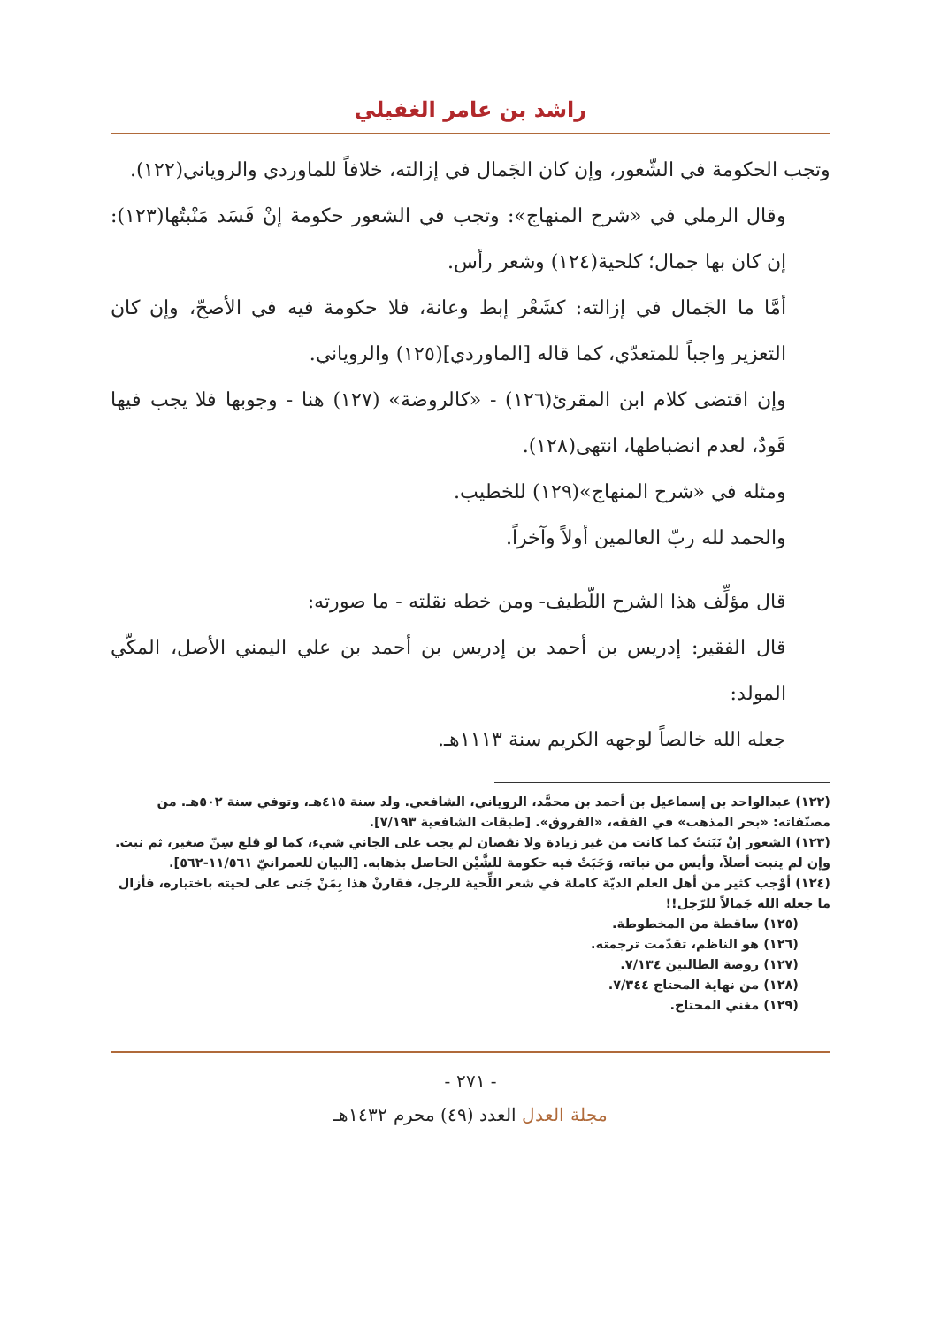راشد بن عامر الغفيلي
وتجب الحكومة في الشّعور، وإن كان الجَمال في إزالته، خلافاً للماوردي والروياني(١٢٢).
وقال الرملي في «شرح المنهاج»: وتجب في الشعور حكومة إنْ فَسَد مَنْبتُها(١٢٣): إن كان بها جمال؛ كلحية(١٢٤) وشعر رأس.
أمَّا ما الجَمال في إزالته: كشَعْر إبط وعانة، فلا حكومة فيه في الأصحّ، وإن كان التعزير واجباً للمتعدّي، كما قاله [الماوردي](١٢٥) والروياني.
وإن اقتضى كلام ابن المقرئ(١٢٦) - «كالروضة» (١٢٧) هنا - وجوبها فلا يجب فيها قَودٌ، لعدم انضباطها، انتهى(١٢٨).
ومثله في «شرح المنهاج»(١٢٩) للخطيب.
والحمد لله ربّ العالمين أولاً وآخراً.
قال مؤلِّف هذا الشرح اللّطيف- ومن خطه نقلته - ما صورته:
قال الفقير: إدريس بن أحمد بن إدريس بن أحمد بن علي اليمني الأصل، المكّي المولد:
جعله الله خالصاً لوجهه الكريم سنة ١١١٣هـ.
(١٢٢) عبدالواحد بن إسماعيل بن أحمد بن محمَّد، الروياني، الشافعي. ولد سنة ٤١٥هـ، وتوفي سنة ٥٠٢هـ. من مصنّفاته: «بحر المذهب» في الفقه، «الفروق». [طبقات الشافعية ٧/١٩٣].
(١٢٣) الشعور إنْ نَبَتتْ كما كانت من غير زيادة ولا نقصان لم يجب على الجاني شيء، كما لو قلع سِنّ صغير، ثم نبت. وإن لم ينبت أصلاً، وأيس من نباته، وَجَبَتْ فيه حكومة للشَّيْن الحاصل بذهابه. [البيان للعمرانيّ ١١/٥٦١-٥٦٢].
(١٢٤) أوْجب كثير من أهل العلم الديّة كاملة في شعر اللِّحية للرجل، فقارنْ هذا بِمَنْ جَنى على لحيته باختياره، فأزال ما جعله الله جَمالاً للرّجل!!
(١٢٥) ساقطة من المخطوطة.
(١٢٦) هو الناظم، تقدّمت ترجمته.
(١٢٧) روضة الطالبين ٧/١٣٤.
(١٢٨) من نهاية المحتاج ٧/٣٤٤.
(١٢٩) مغني المحتاج.
- ٢٧١ -
مجلة العدل العدد (٤٩) محرم ١٤٣٢هـ